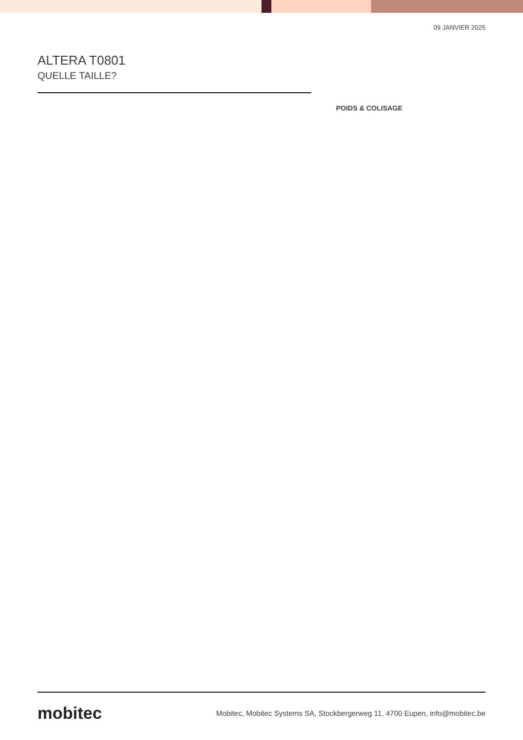09 JANVIER 2025
ALTERA T0801
QUELLE TAILLE?
POIDS & COLISAGE
mobitec Mobitec, Mobitec Systems SA, Stockbergerweg 11, 4700 Eupen, info@mobitec.be